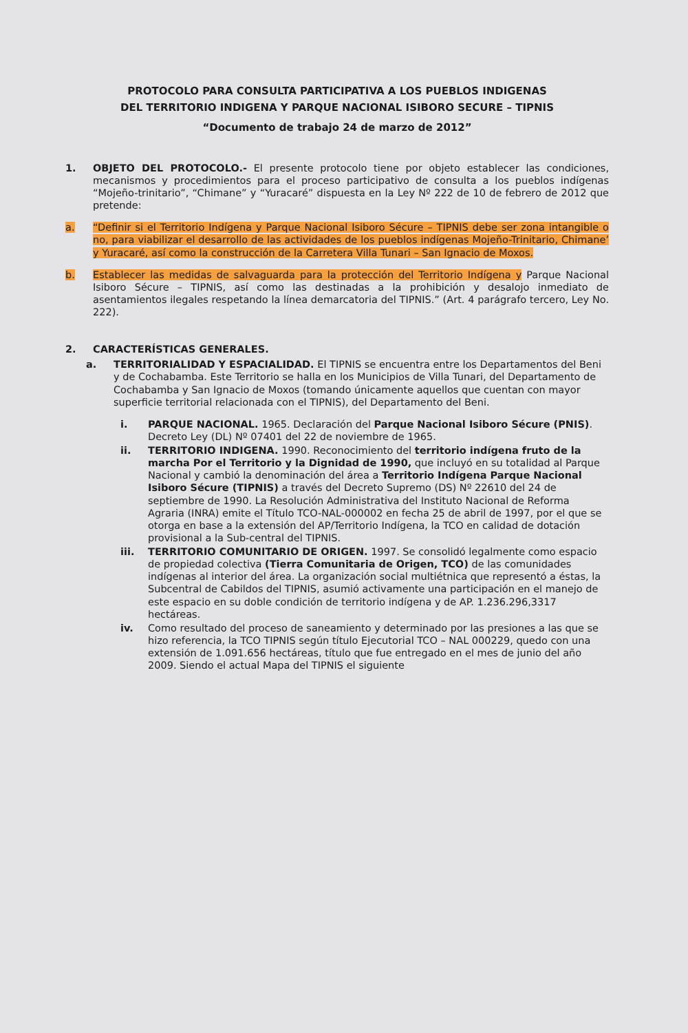PROTOCOLO PARA CONSULTA PARTICIPATIVA A LOS PUEBLOS INDIGENAS
DEL TERRITORIO INDIGENA Y PARQUE NACIONAL ISIBORO SECURE – TIPNIS
“Documento de trabajo 24 de marzo de 2012”
1. OBJETO DEL PROTOCOLO.- El presente protocolo tiene por objeto establecer las condiciones, mecanismos y procedimientos para el proceso participativo de consulta a los pueblos indígenas “Mojeño-trinitario”, “Chimane” y “Yuracaré” dispuesta en la Ley Nº 222 de 10 de febrero de 2012 que pretende:
a. “Definir si el Territorio Indígena y Parque Nacional Isiboro Sécure – TIPNIS debe ser zona intangible o no, para viabilizar el desarrollo de las actividades de los pueblos indígenas Mojeño-Trinitario, Chimane’ y Yuracaré, así como la construcción de la Carretera Villa Tunari – San Ignacio de Moxos.
b. Establecer las medidas de salvaguarda para la protección del Territorio Indígena y Parque Nacional Isiboro Sécure – TIPNIS, así como las destinadas a la prohibición y desalojo inmediato de asentamientos ilegales respetando la línea demarcatoria del TIPNIS.” (Art. 4 parágrafo tercero, Ley No. 222).
2. CARACTERÍSTICAS GENERALES.
a. TERRITORIALIDAD Y ESPACIALIDAD. El TIPNIS se encuentra entre los Departamentos del Beni y de Cochabamba. Este Territorio se halla en los Municipios de Villa Tunari, del Departamento de Cochabamba y San Ignacio de Moxos (tomando únicamente aquellos que cuentan con mayor superficie territorial relacionada con el TIPNIS), del Departamento del Beni.
i. PARQUE NACIONAL. 1965. Declaración del Parque Nacional Isiboro Sécure (PNIS). Decreto Ley (DL) Nº 07401 del 22 de noviembre de 1965.
ii. TERRITORIO INDIGENA. 1990. Reconocimiento del territorio indígena fruto de la marcha Por el Territorio y la Dignidad de 1990, que incluyó en su totalidad al Parque Nacional y cambió la denominación del área a Territorio Indígena Parque Nacional Isiboro Sécure (TIPNIS) a través del Decreto Supremo (DS) Nº 22610 del 24 de septiembre de 1990. La Resolución Administrativa del Instituto Nacional de Reforma Agraria (INRA) emite el Título TCO-NAL-000002 en fecha 25 de abril de 1997, por el que se otorga en base a la extensión del AP/Territorio Indígena, la TCO en calidad de dotación provisional a la Sub-central del TIPNIS.
iii. TERRITORIO COMUNITARIO DE ORIGEN. 1997. Se consolidó legalmente como espacio de propiedad colectiva (Tierra Comunitaria de Origen, TCO) de las comunidades indígenas al interior del área. La organización social multiétnica que representó a éstas, la Subcentral de Cabildos del TIPNIS, asumió activamente una participación en el manejo de este espacio en su doble condición de territorio indígena y de AP. 1.236.296,3317 hectáreas.
iv. Como resultado del proceso de saneamiento y determinado por las presiones a las que se hizo referencia, la TCO TIPNIS según título Ejecutorial TCO – NAL 000229, quedo con una extensión de 1.091.656 hectáreas, título que fue entregado en el mes de junio del año 2009. Siendo el actual Mapa del TIPNIS el siguiente